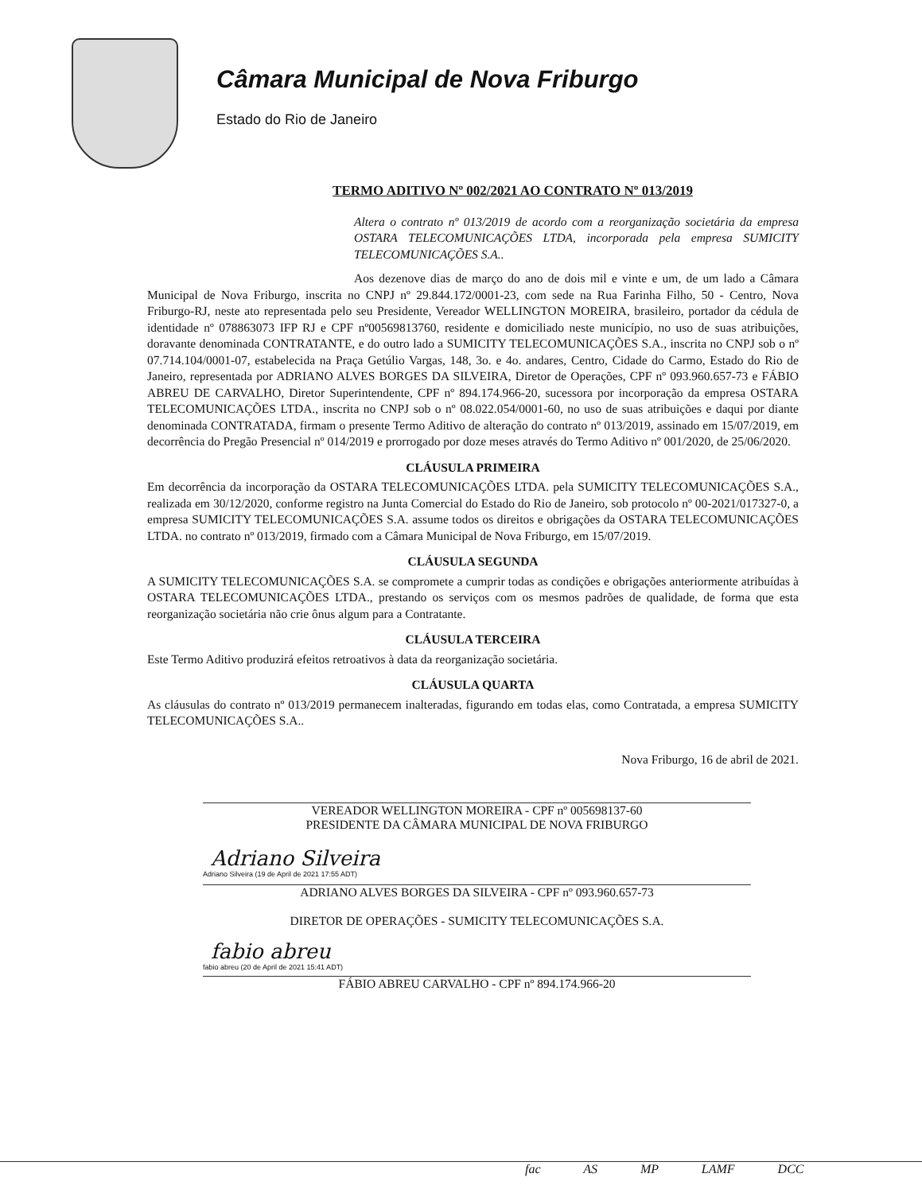Câmara Municipal de Nova Friburgo
Estado do Rio de Janeiro
TERMO ADITIVO Nº 002/2021 AO CONTRATO Nº 013/2019
Altera o contrato nº 013/2019 de acordo com a reorganização societária da empresa OSTARA TELECOMUNICAÇÕES LTDA, incorporada pela empresa SUMICITY TELECOMUNICAÇÕES S.A..
Aos dezenove dias de março do ano de dois mil e vinte e um, de um lado a Câmara Municipal de Nova Friburgo, inscrita no CNPJ nº 29.844.172/0001-23, com sede na Rua Farinha Filho, 50 - Centro, Nova Friburgo-RJ, neste ato representada pelo seu Presidente, Vereador WELLINGTON MOREIRA, brasileiro, portador da cédula de identidade nº 078863073 IFP RJ e CPF nº00569813760, residente e domiciliado neste município, no uso de suas atribuições, doravante denominada CONTRATANTE, e do outro lado a SUMICITY TELECOMUNICAÇÕES S.A., inscrita no CNPJ sob o nº 07.714.104/0001-07, estabelecida na Praça Getúlio Vargas, 148, 3o. e 4o. andares, Centro, Cidade do Carmo, Estado do Rio de Janeiro, representada por ADRIANO ALVES BORGES DA SILVEIRA, Diretor de Operações, CPF nº 093.960.657-73 e FÁBIO ABREU DE CARVALHO, Diretor Superintendente, CPF nº 894.174.966-20, sucessora por incorporação da empresa OSTARA TELECOMUNICAÇÕES LTDA., inscrita no CNPJ sob o nº 08.022.054/0001-60, no uso de suas atribuições e daqui por diante denominada CONTRATADA, firmam o presente Termo Aditivo de alteração do contrato nº 013/2019, assinado em 15/07/2019, em decorrência do Pregão Presencial nº 014/2019 e prorrogado por doze meses através do Termo Aditivo nº 001/2020, de 25/06/2020.
CLÁUSULA PRIMEIRA
Em decorrência da incorporação da OSTARA TELECOMUNICAÇÕES LTDA. pela SUMICITY TELECOMUNICAÇÕES S.A., realizada em 30/12/2020, conforme registro na Junta Comercial do Estado do Rio de Janeiro, sob protocolo nº 00-2021/017327-0, a empresa SUMICITY TELECOMUNICAÇÕES S.A. assume todos os direitos e obrigações da OSTARA TELECOMUNICAÇÕES LTDA. no contrato nº 013/2019, firmado com a Câmara Municipal de Nova Friburgo, em 15/07/2019.
CLÁUSULA SEGUNDA
A SUMICITY TELECOMUNICAÇÕES S.A. se compromete a cumprir todas as condições e obrigações anteriormente atribuídas à OSTARA TELECOMUNICAÇÕES LTDA., prestando os serviços com os mesmos padrões de qualidade, de forma que esta reorganização societária não crie ônus algum para a Contratante.
CLÁUSULA TERCEIRA
Este Termo Aditivo produzirá efeitos retroativos à data da reorganização societária.
CLÁUSULA QUARTA
As cláusulas do contrato nº 013/2019 permanecem inalteradas, figurando em todas elas, como Contratada, a empresa SUMICITY TELECOMUNICAÇÕES S.A..
Nova Friburgo, 16 de abril de 2021.
VEREADOR WELLINGTON MOREIRA - CPF nº 005698137-60
PRESIDENTE DA CÂMARA MUNICIPAL DE NOVA FRIBURGO
Adriano Silveira
Adriano Silveira (19 de April de 2021 17:55 ADT)
ADRIANO ALVES BORGES DA SILVEIRA - CPF nº 093.960.657-73
DIRETOR DE OPERAÇÕES - SUMICITY TELECOMUNICAÇÕES S.A.
fabio abreu
fabio abreu (20 de April de 2021 15:41 ADT)
FÁBIO ABREU CARVALHO - CPF nº 894.174.966-20
fac AS MP LAMF DCC